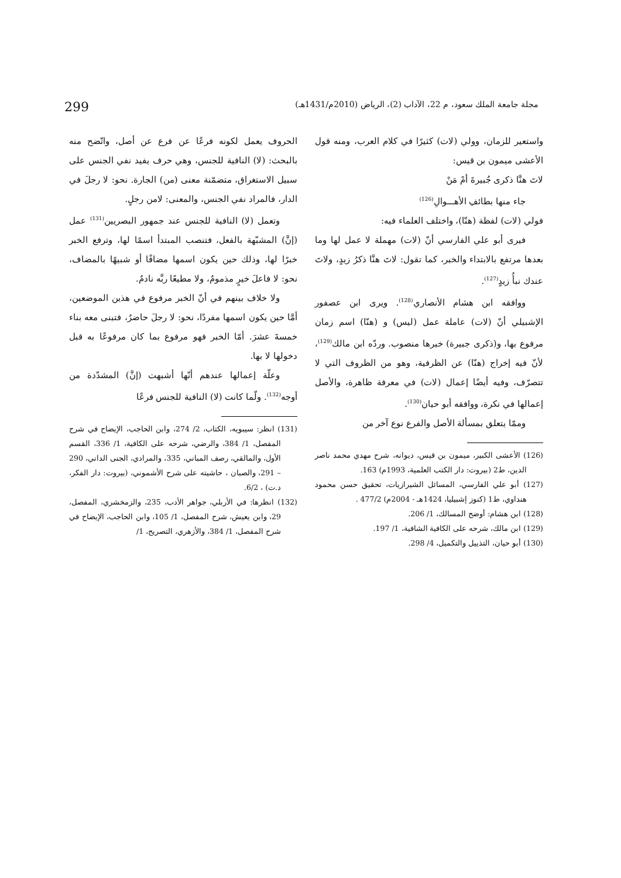مجلة جامعة الملك سعود، م 22، الآداب (2)، الرياض (2010م/1431هـ) 299
واستعير للزمان، وولي (لات) كثيرًا في كلام العرب، ومنه قول الأعشى ميمون بن قيس:
لاتَ هنَّا ذكرى جُبيرةَ أمْ مَنْ
جاء منها بطائفِ الأهـــوالِ<sup>(126)</sup>
فولي (لات) لفظة (هنّا)، واختلف العلماء فيه:
فيرى أبو علي الفارسي أنّ (لات) مهملة لا عمل لها وما بعدها مرتفع بالابتداء والخبر، كما تقول: لاتَ هنَّا ذكرُ زيدٍ، ولاتَ عندك نبأُ زيدٍ<sup>(127)</sup>.
ووافقه ابن هشام الأنصاري<sup>(128)</sup>. ويرى ابن عصفور الإشبيلي أنّ (لات) عاملة عمل (ليس) و (هنّا) اسم زمان مرفوع بها، و(ذكرى جبيرة) خبرها منصوب. وردّه ابن مالك<sup>(129)</sup>، لأنّ فيه إخراج (هنّا) عن الظرفية، وهو من الظروف التي لا تتصرّف، وفيه أيضًا إعمال (لات) في معرفة ظاهرة، والأصل إعمالها في نكرة، ووافقه أبو حيان<sup>(130)</sup>.
وممّا يتعلق بمسألة الأصل والفرع نوع آخر من
(126) الأعشى الكبير، ميمون بن قيس، ديوانه، شرح مهدي محمد ناصر الدين، ط2 (بيروت: دار الكتب العلمية، 1993م) 163.
(127) أبو علي الفارسي، المسائل الشيرازيات، تحقيق حسن محمود هنداوي، ط1 (كنوز إشبيليا، 1424هـ - 2004م) 477/2 .
(128) ابن هشام: أوضح المسالك، 1/ 206.
(129) ابن مالك، شرحه على الكافية الشافية، 1/ 197.
(130) أبو حيان، التذييل والتكميل، 4/ 298.
الحروف يعمل لكونه فرعًا عن فرع عن أصل، واتّضح منه بالبحث: (لا) النافية للجنس، وهي حرف يفيد نفي الجنس على سبيل الاستغراق، متضمّنة معنى (من) الجارة. نحو: لا رجلَ في الدار، فالمراد نفي الجنس، والمعنى: لامن رجلٍ.
وتعمل (لا) النافية للجنس عند جمهور البصريين<sup>(131)</sup> عمل (إنَّ) المشبّهة بالفعل، فتنصب المبتدأ اسمًا لها، وترفع الخبر خبرًا لها، وذلك حين يكون اسمها مضافًا أو شبيهًا بالمضاف، نحو: لا فاعلَ خيرٍ مذمومٌ، ولا مطيعًا ربَّه نادمٌ.
ولا خلاف بينهم في أنّ الخبر مرفوع في هذين الموضعين، أمَّا حين يكون اسمها مفردًا، نحو: لا رجلَ حاضرٌ، فتبنى معه بناء خمسةَ عشرَ. أمّا الخبر فهو مرفوع بما كان مرفوعًا به قبل دخولها لا بها.
وعلّة إعمالها عندهم أنّها أشبهت (إنَّ) المشدّدة من أوجه<sup>(132)</sup>. ولّما كانت (لا) النافية للجنس فرعًا
(131) انظر: سيبويه، الكتاب، 2/ 274، وابن الحاجب، الإيضاح في شرح المفصل، 1/ 384، والرضي، شرحه على الكافية، 1/ 336، القسم الأول، والمالقي، رصف المباني، 335، والمرادي، الجنى الداني، 290 – 291، والصبان ، حاشيته على شرح الأشموني، (بيروت: دار الفكر، د.ت) ، 6/2.
(132) انظرها: في الأربلي، جواهر الأدب، 235، والزمخشري، المفصل، 29، وابن يعيش، شرح المفصل، 1/ 105، وابن الحاجب، الإيضاح في شرح المفصل، 1/ 384، والأزهري، التصريح، 1/